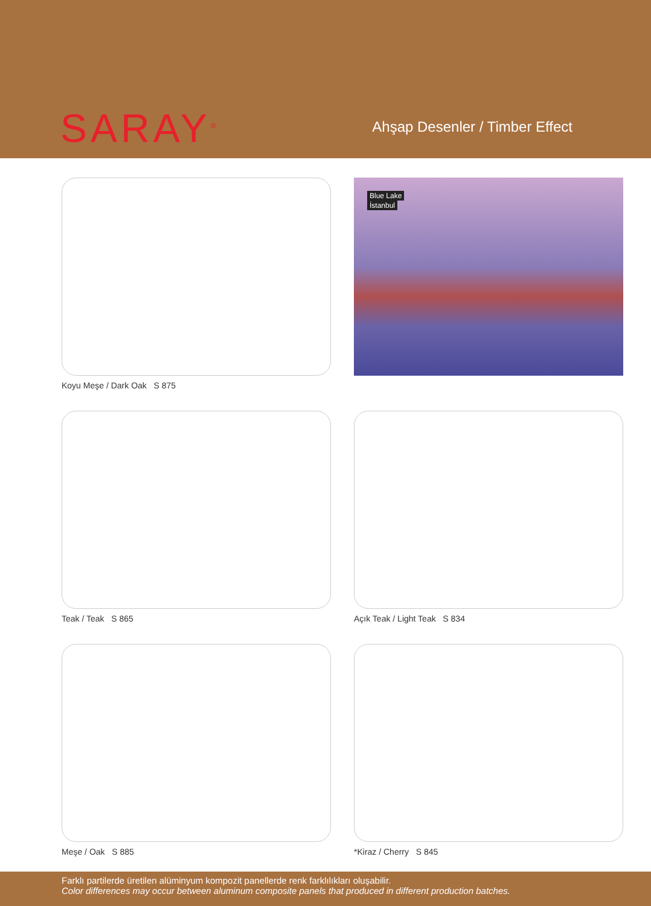SARAY<sup>®</sup>
Ahşap Desenler / Timber Effect
Koyu Meşe / Dark Oak S 875
Blue Lake
İstanbul
Teak / Teak S 865
Açık Teak / Light Teak S 834
Meşe / Oak S 885
*Kiraz / Cherry S 845
Farklı partilerde üretilen alüminyum kompozit panellerde renk farklılıkları oluşabilir.
Color differences may occur between aluminum composite panels that produced in different production batches.